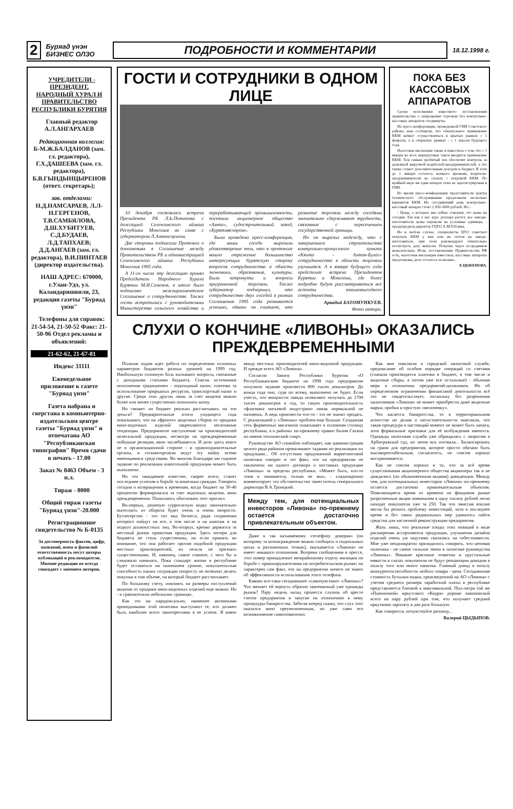2
Буряад үнэн
БИЗНЕС ОЛЗО
ПОДРОБНОСТИ И КОММЕНТАРИИ
18.12.1998 г.
УЧРЕДИТЕЛИ - ПРЕЗИДЕНТ, НАРОДНЫЙ ХУРАЛ И ПРАВИТЕЛЬСТВО РЕСПУБЛИКИ БУРЯТИЯ
Главный редактор А.Л.АНГАРХАЕВ
Редакционная коллегия: Б-М.Ж.БАЛДАНОВ (зам. гл. редактора), Г.Х.ДАШЕЕВА (зам. гл. редактора), Б.В.ГЫНДЫНЦЫРЕНОВ (ответ. секретарь);
зав. отделами: Н.Д.НАМСАРАЕВ, Л.Л-Н.ГЕРГЕНОВ, Т.В.САМБЯЛОВА, Д.Ш.ХУБИТУЕВ, С.Д.БУДАЕВ, Л.Д.ТАПХАЕВ; Д.Д.АНГАЕВ (зам. гл. редактора), В.И.ПИНТАЕВ (директор издательства).
НАШ АДРЕС: 670000, г.Улан-Удэ, ул. Каландаришвили, 23, редакция газеты "Буряад үнэн"
Телефоны для справок: 21-54-54, 21-50-52 Факс: 21-50-96 Отдел рекламы и объявлений:
21-62-62, 21-67-81
Индекс 31111
Еженедельное приложение к газете "Буряад үнэн"
Газета набрана и сверстана в компьютерно-издательском центре газеты "Буряад үнэн" и отпечатана АО "Республиканская типография" Время сдачи в печать - 17.00
Заказ № 8463 Объем - 3 п.л.
Тираж - 8000
Общий тираж газеты "Буряад үнэн"-20.000
Регистрационное свидетельство № Б-0135
За достоверность фактов, цифр, названий, имен и фамилий ответственность несут авторы публикаций и рекламодатели. Мнение редакции не всегда совпадает с мнением авторов.
ГОСТИ И СОТРУДНИКИ В ОДНОМ ЛИЦЕ
10 декабря состоялась встреча Президента РБ Л.Ь.Потапова с делегацией Селенгинского аймака Республики Монголия во главе с губернатором Л.Алтангэрэлом.
Две стороны подписали Протокол о дополнениях в Соглашение между Правительством РБ и администрацией Селенгинского аймака Республики Монголия 1995 года.
А 11-го числа эту делегацию принял Председатель Народного Хурала Бурятии М.И.Семенов, в итоге было подписано межпарламентское Соглашение о сотрудничестве. Также гости встретились с руководителями Министерства сельского хозяйства и перерабатывающей промышленности, посетили акционерное общество «Амта», судостроительный завод, «Бурятмясопром».
Была проведена пресс-конференция, где наши соседи выразили удовлетворение тем, что в протоколе нашло отражение большинство интересующих бурятскую сторону вопросов сотрудничества в области экономики, образования, культуры. Были затронуты и вопросы приграничной торговли. Также губернатор подчеркнул, что сотрудничество двух соседей в рамках Соглашения 1995 года развивается успешно, однако он считает, что развитие торговли между соседями значительно сдерживают трудности, связанные с пересечением государственной границы.
Но он выразил надежду, что с завершением строительства контрольно-пропускного пункта «Кяхта - Алтан-Булаг» сотрудничество в области торговли улучшится. А в январе будущего года предстоит встреча Президентов Бурятии и Монголии, где более подробно будут рассматриваться все аспекты взаимовыгодного сотрудничества.
Аркадий БАТОМУНКУЕВ.
Фото автора.
ПОКА БЕЗ КАССОВЫХ АППАРАТОВ
Сроки исполнения известного постановления правительства о запрещении торговли без контрольно-кассовых аппаратов отодвинуты.
На пресс-конференции, проведенной ГНИ Советского района, нам сообщили, что обязательное применение ККМ начнет осуществляться в крытых рынках с 1 февраля, а в открытых рынках - с 1 апреля будущего года.
Налоговая инспекция также и известила о том, что с 1 января во всех маршрутных такси вводится применение ККМ. Тем самым пробитый чек обеспечит контроль за денежной выручкой водителей-предпринимателей, а это также станет дополнительным доходом в бюджет. И хотя до 1 января осталось немного времени, водители-предприниматели не спешат с покупкой ККМ. По крайней мере ни один аппарат пока не зарегистрирован в ГНИ.
Во время пресс-конференции представители центра технического обслуживания предложили несколько вариантов ККМ. На сегодняшний день контрольно-кассовый аппарат стоит 2.950-3000 рублей. Но...
- Цены, о которых мы сейчас говорим, это цены на сегодня. Так как у нас курс доллара растет, все заводы-изготовители цены перевели на условные единицы, - предупредила директор ГЦТО А.М.Гоблина.
Но в любом случае, специалисты ЦТО советуют покупать ККМ у них или же оптом на заводе-изготовителе, при этом рекомендуют обязательно посмотреть дату выпуска. Покупка через посредников нежелательна. Итак, постановление Правительства РФ есть, налоговая инспекция известила, кассовые аппараты предложены, дело осталось за малым...
Е.ЦЫБЕНОВА.
СЛУХИ О КОНЧИНЕ «ЛИВОНЫ» ОКАЗАЛИСЬ ПРЕЖДЕВРЕМЕННЫМИ
Полным ходом идет работа по определению основных параметров бюджетов разных уровней на 1999 год. Наибольшую головную боль вызывают вопросы, связанные с доходными статьями бюджета. Список источников пополнения традиционен - подоходный налог, платежи за использование природных ресурсов, транспортный налог и другие. Среди этих других лишь за счет акцизов можно более или менее существенно пополнить казну.
Но сможет ли бюджет реально рассчитывать на эти деньги? Предварительные итоги уходящего года показывают, что на «фронте» акцизных сборов от продажи вино-водочных изделий закрепляются негативные тенденции. Предпринятое наступление на производителей нелегальной продукции, несмотря на преждевременные победные реляции, явно захлебывается. И дело здесь вовсе не в организационной стороне - и правоохранительные органы, и госкомторговли ведут эту войну всеми имеющимися средствами. Во многом благодаря им годовое задание по реализации алкогольной продукции может быть выполнено.
Но это ожидаемое известие, скорее всего, станет последним успехом в борьбе за кошельки граждан. Говорить сегодня о возвращении к временам, когда бюджет на 30-40 процентов формировался за счет водочных акцизов, явно преждевременно. Попытаюсь обосновать этот прогноз.
Во-первых, дешевую суррогатную водку окончательно вытеснить из оборота будет очень и очень непросто. Бутлегерство - это тот вид бизнеса, ради сохранения которого пойдут на все, в том числе и на шантаж и на подкуп должностных лиц. Во-вторых, крепко держится за местный рынок привозная продукция. Здесь потери для бюджета не столь существенны, но если принять во внимание, что она работает против подобной продукции местных производителей, их нельзя не признать существенными. И, наконец, самое главное, с чего бы и следовало начинать. Пока стандарт жизни в республике будет оставаться на нынешнем уровне, покупательская способность наших сограждан попросту не позволит делать покупки в том объеме, на который бюджет рассчитывает.
По большому счету, повлиять на размеры поступлений акцизов от продажи вино-водочных изделий еще можно. Но - в сравнительно небольших границах.
Как это ни парадоксально, наименее активными проводниками этой политики выступают те, кто должен быть наиболее всего заинтересован в ее успехе. Я имею ввиду местных производителей вино-водочной продукции. И прежде всего АО «Ливона».
Согласно Закону Республики Бурятия «О Республиканском бюджете на 1998 год» предприятие получило задание произвести 800 тысяч декалитров. До конца года оно, судя по всему, выполнено не будет. Если учесть, что мощности завода позволяют получать до 1700 тысяч декалитров в год, то такую производительность «флагмана питьевой индустрии» никак нормальной не назовешь. А ведь произвести что-то - это не значит продать. С реализацией у «Ливоны» проблем еще больше. Созданная сеть фирменных магазинов охватывает в основном столицу республики, а в районах по-прежнему правит балом Сатана по имени технический спирт.
Руководство АО спокойно наблюдает, как администрации целого ряда районов проваливают задания по реализации их продукции... Об отсутствии продуманной маркетинговой политики говорит и тот факт, что на предприятии не заключено ни одного договора о поставках продукции «Ливоны» за пределы республики. «Может быть, кто-то этим и занимается, только не мы», - хладнокровно комментирует это обстоятельство заместитель генерального директора В.А.Троицкий.
Между тем, для потенциальных инвесторов «Ливона» по-прежнему остается достаточно привлекательным объектом.
Даже к так называемому «телефону доверия» (по которому за вознаграждение можно сообщить о подпольных цехах и разливочных точках), оказывается «Ливона» не имеет никакого отношения. Вопреки сообщениям в прессе, этот номер принадлежит межрайонному отделу милиции по борьбе с правонарушителями на потребительском рынке; но характерен сам факт, что на предприятии ничего не знают об эффективности использования этого телефона.
Каково все-таки сегодняшнее «самочувствие» «Ливоны»? Что мешает ей вернуть обратно завоеванный уже однажды рынок? Пару недель назад пронесся слушок об аресте счетов предприятия и запуске по отношению к нему процедуры банкротства. Забегая вперед скажу, что слух этот оказался явно преувеличенным, но уже само его возникновение симптоматично.
Как мне пояснили в городской налоговой службе, предписание об особом порядке операций со счетами (сначала производятся платежи в бюджет, в том числе и акцизные сборы, а потом уже все остальные) - обычная мера в отношении предприятий-должников. Но об определенном ограничении финансовой деятельности всё это не свидетельствует, поскольку без разрешения налоговиков «Ливона» не может приобрести даже акцизные марки, пробки и простую «мелочевку».
Что касается банкротства, то в территориальном агентстве по делам о несостоятельности пояснили, что такая процедура в настоящий момент не может быть начата, хотя формальные признаки для её возбуждения имеются. Однажды налоговая служба уже обращалась с запросом в Арбитражный суд, но затем иск отозвала... Балансировать на грани для предприятия, которое просто обязано быть высокорентабельным, согласитесь, не совсем хорошо воспринимается.
Как не совсем хорошо и то, что за всё время существования акционерного общества акционеры так и не дождались (по обыкновенным акциям) дивидендов. Между тем, для потенциальных инвесторов «Ливона» по-прежнему остается достаточно привлекательным объектом. Появляющиеся время от времени на фондовом рынке разрозненные акции номиналом в одну тысячу рублей легко находят покупателя уже за 250. Так что эмиссия вполне могла бы решить проблему инвестиций, хотя в последнее время и без таких радикальных мер удавалось найти средства для частичной реконструкции предприятия.
Жаль лишь, что реальные плоды этих новаций в виде расширения ассортимента продукции, улучшения дизайна изделий очень уж ощутимо сказались на себестоимости. Мне уже неоднократно приходилось говорить, что ценовая политика - не самое сильное звено в политике руководства «Ливоны». Никакие красивые этикетки и хрустальные емкости в глазах покупателя не будут решающим доводом в пользу того или иного напитка. Главный довод в пользу конкурентоспособности любого товара - цена. Сегодняшняя стоимость бутылки водки, произведенной на АО «Ливона» с учетом среднего размера заработной платы в республике представляется близкой к максимальной. Пол-литра той же «Пшеничной» иркутского «Кедра» дороже ливоновской всего на пару рублей при том, что получает средний иркутянин зарплату в два раза большую.
Как говорится, почувствуйте разницу...
Валерий ЦЫДЫПОВ.